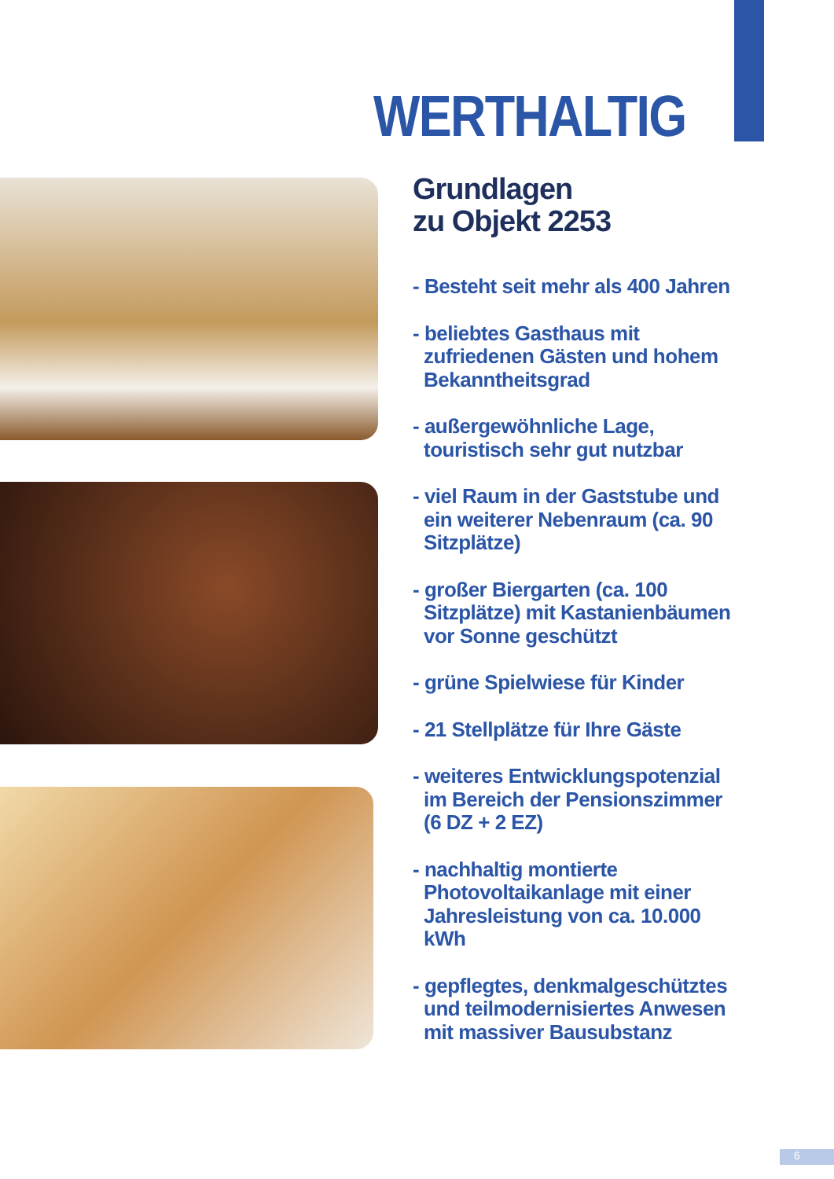WERTHALTIG
Grundlagen
zu Objekt 2253
- Besteht seit mehr als 400 Jahren
- beliebtes Gasthaus mit zufriedenen Gästen und hohem Bekanntheitsgrad
- außergewöhnliche Lage, touristisch sehr gut nutzbar
- viel Raum in der Gaststube und ein weiterer Nebenraum (ca. 90 Sitzplätze)
- großer Biergarten (ca. 100 Sitzplätze) mit Kastanienbäumen vor Sonne geschützt
- grüne Spielwiese für Kinder
- 21 Stellplätze für Ihre Gäste
- weiteres Entwicklungspotenzial im Bereich der Pensionszimmer (6 DZ + 2 EZ)
- nachhaltig montierte Photovoltaikanlage mit einer Jahresleistung von ca. 10.000 kWh
- gepflegtes, denkmalgeschütztes und teilmodernisiertes Anwesen mit massiver Bausubstanz
6